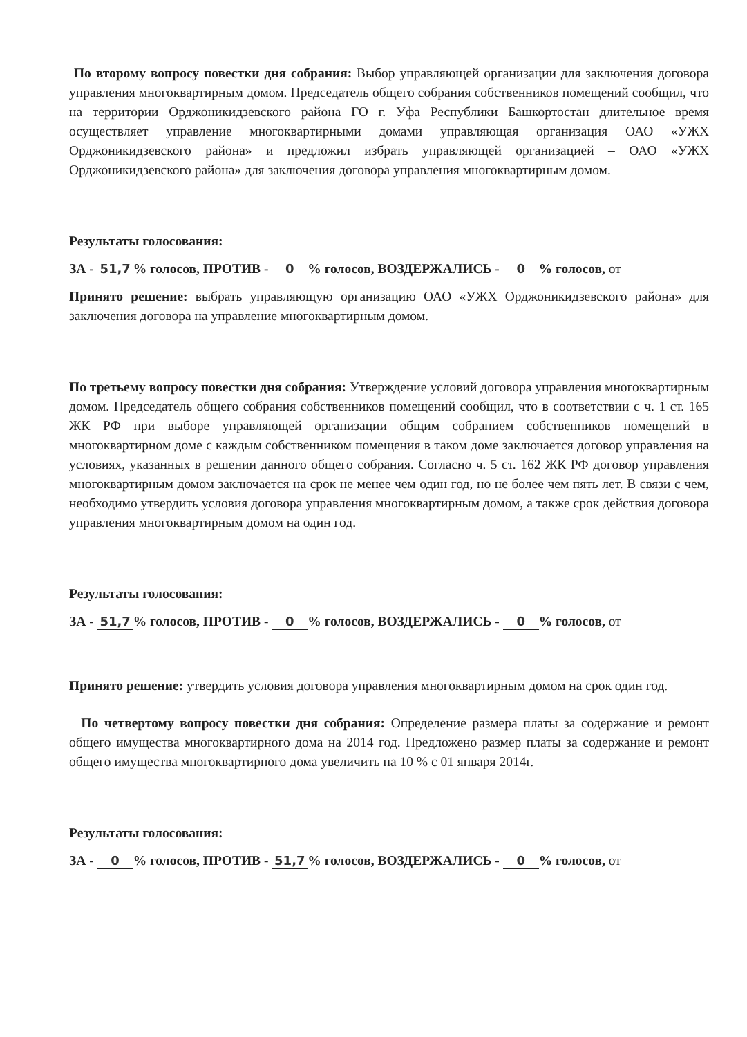По второму вопросу повестки дня собрания: Выбор управляющей организации для заключения договора управления многоквартирным домом. Председатель общего собрания собственников помещений сообщил, что на территории Орджоникидзевского района ГО г. Уфа Республики Башкортостан длительное время осуществляет управление многоквартирными домами управляющая организация ОАО «УЖХ Орджоникидзевского района» и предложил избрать управляющей организацией – ОАО «УЖХ Орджоникидзевского района» для заключения договора управления многоквартирным домом.
Результаты голосования:
ЗА - 51,7% голосов, ПРОТИВ - 0% голосов, ВОЗДЕРЖАЛИСЬ - 0% голосов, от
Принято решение: выбрать управляющую организацию ОАО «УЖХ Орджоникидзевского района» для заключения договора на управление многоквартирным домом.
По третьему вопросу повестки дня собрания: Утверждение условий договора управления многоквартирным домом. Председатель общего собрания собственников помещений сообщил, что в соответствии с ч. 1 ст. 165 ЖК РФ при выборе управляющей организации общим собранием собственников помещений в многоквартирном доме с каждым собственником помещения в таком доме заключается договор управления на условиях, указанных в решении данного общего собрания. Согласно ч. 5 ст. 162 ЖК РФ договор управления многоквартирным домом заключается на срок не менее чем один год, но не более чем пять лет. В связи с чем, необходимо утвердить условия договора управления многоквартирным домом, а также срок действия договора управления многоквартирным домом на один год.
Результаты голосования:
ЗА - 51,7% голосов, ПРОТИВ - 0% голосов, ВОЗДЕРЖАЛИСЬ - 0% голосов, от
Принято решение: утвердить условия договора управления многоквартирным домом на срок один год.
По четвертому вопросу повестки дня собрания: Определение размера платы за содержание и ремонт общего имущества многоквартирного дома на 2014 год. Предложено размер платы за содержание и ремонт общего имущества многоквартирного дома увеличить на 10 % с 01 января 2014г.
Результаты голосования:
ЗА - 0% голосов, ПРОТИВ - 51,7% голосов, ВОЗДЕРЖАЛИСЬ - 0% голосов, от